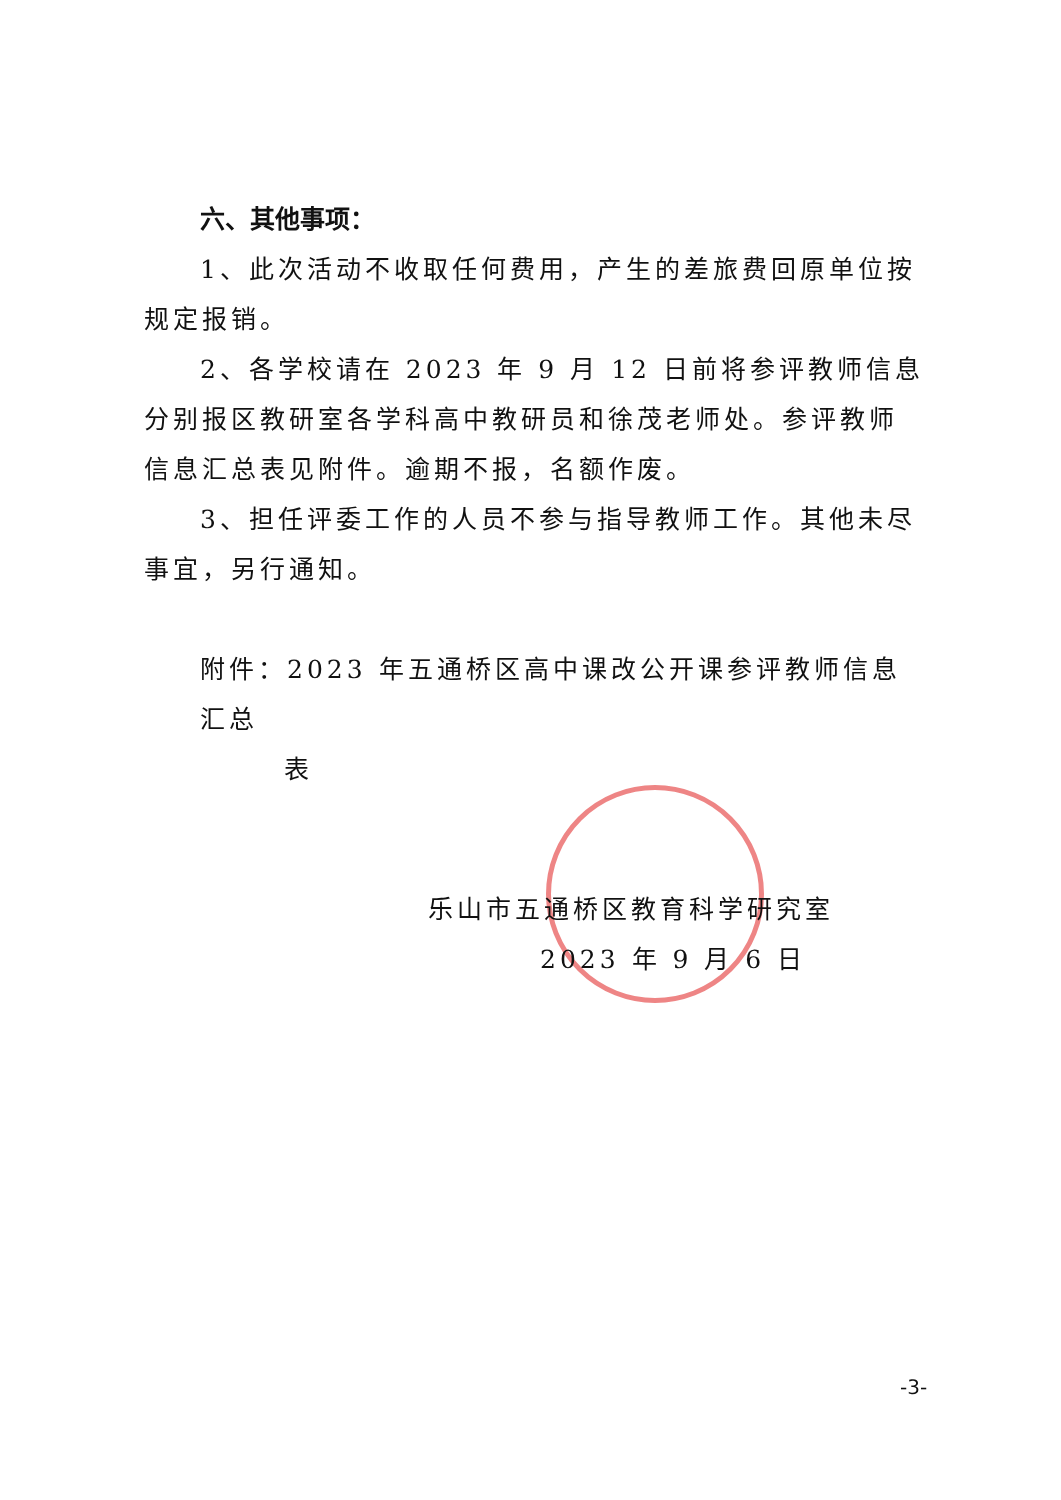六、其他事项：
1、此次活动不收取任何费用，产生的差旅费回原单位按规定报销。
2、各学校请在 2023 年 9 月 12 日前将参评教师信息分别报区教研室各学科高中教研员和徐茂老师处。参评教师信息汇总表见附件。逾期不报，名额作废。
3、担任评委工作的人员不参与指导教师工作。其他未尽事宜，另行通知。
附件：2023 年五通桥区高中课改公开课参评教师信息汇总
表
乐山市五通桥区教育科学研究室
2023 年 9 月 6 日
-3-